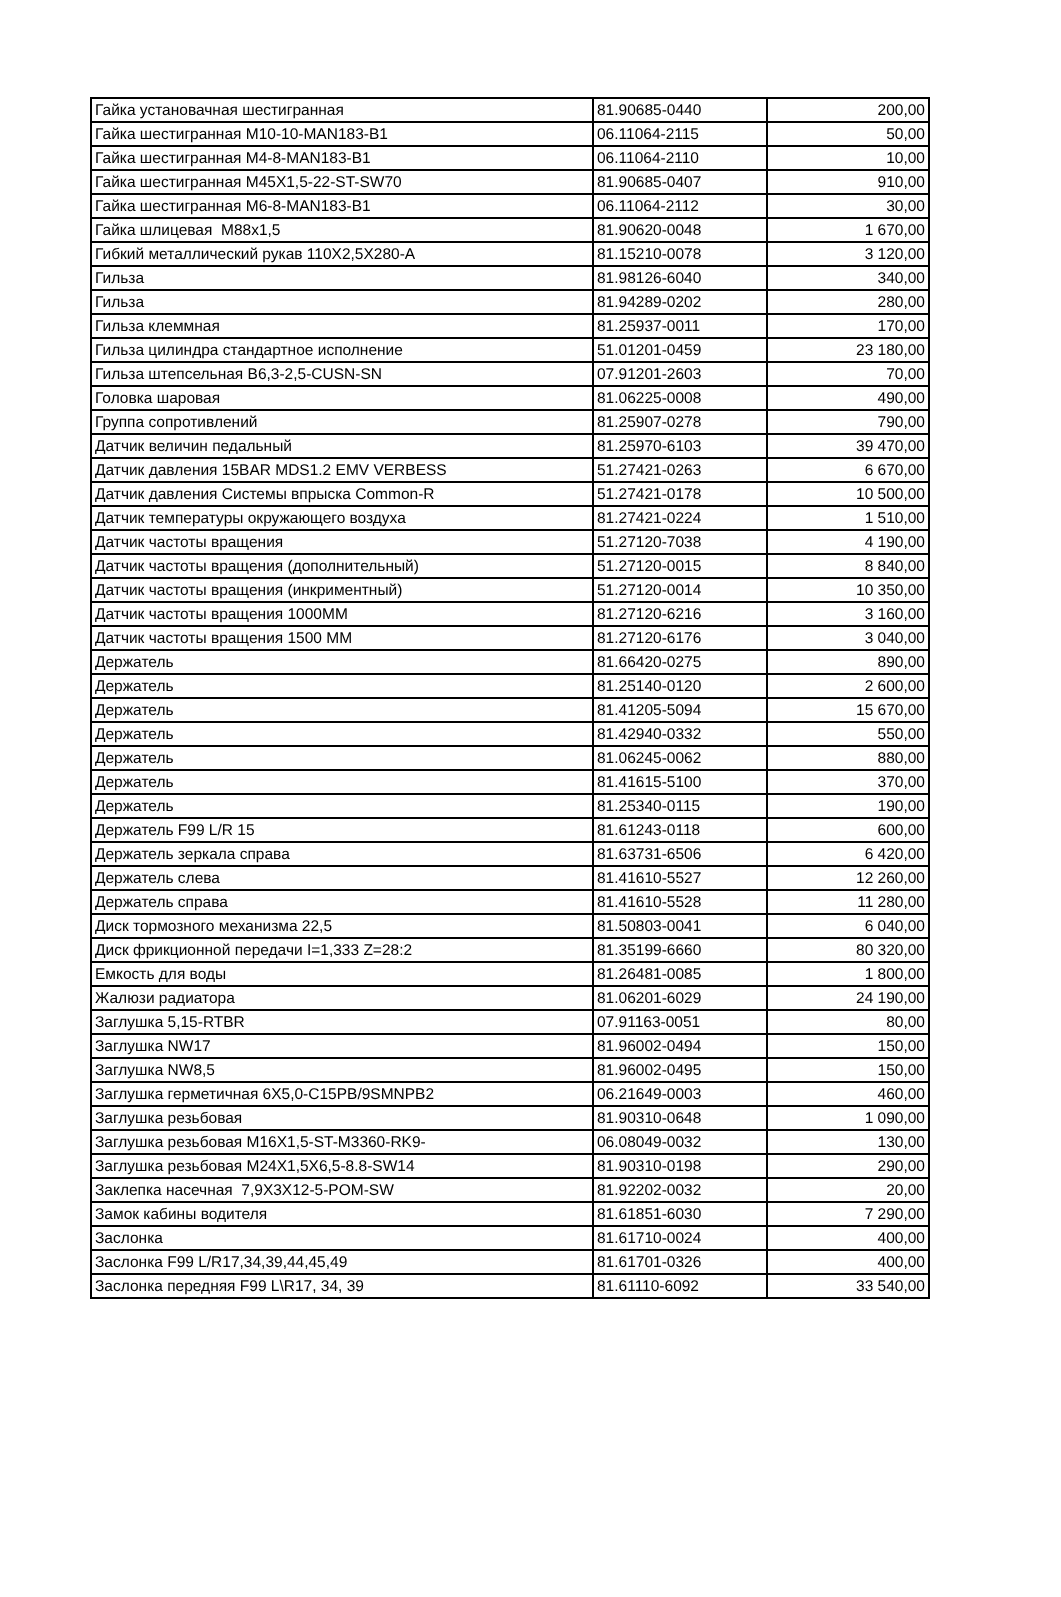| Гайка установачная шестигранная | 81.90685-0440 | 200,00 |
| Гайка шестигранная M10-10-MAN183-B1 | 06.11064-2115 | 50,00 |
| Гайка шестигранная M4-8-MAN183-B1 | 06.11064-2110 | 10,00 |
| Гайка шестигранная M45X1,5-22-ST-SW70 | 81.90685-0407 | 910,00 |
| Гайка шестигранная M6-8-MAN183-B1 | 06.11064-2112 | 30,00 |
| Гайка шлицевая M88x1,5 | 81.90620-0048 | 1 670,00 |
| Гибкий металлический рукав 110X2,5X280-A | 81.15210-0078 | 3 120,00 |
| Гильза | 81.98126-6040 | 340,00 |
| Гильза | 81.94289-0202 | 280,00 |
| Гильза клеммная | 81.25937-0011 | 170,00 |
| Гильза цилиндра стандартное исполнение | 51.01201-0459 | 23 180,00 |
| Гильза штепсельная B6,3-2,5-CUSN-SN | 07.91201-2603 | 70,00 |
| Головка шаровая | 81.06225-0008 | 490,00 |
| Группа сопротивлений | 81.25907-0278 | 790,00 |
| Датчик величин педальный | 81.25970-6103 | 39 470,00 |
| Датчик давления 15BAR MDS1.2 EMV VERBESS | 51.27421-0263 | 6 670,00 |
| Датчик давления Системы впрыска Common-R | 51.27421-0178 | 10 500,00 |
| Датчик температуры окружающего воздуха | 81.27421-0224 | 1 510,00 |
| Датчик частоты вращения | 51.27120-7038 | 4 190,00 |
| Датчик частоты вращения (дополнительный) | 51.27120-0015 | 8 840,00 |
| Датчик частоты вращения (инкриментный) | 51.27120-0014 | 10 350,00 |
| Датчик частоты вращения 1000MM | 81.27120-6216 | 3 160,00 |
| Датчик частоты вращения 1500 MM | 81.27120-6176 | 3 040,00 |
| Держатель | 81.66420-0275 | 890,00 |
| Держатель | 81.25140-0120 | 2 600,00 |
| Держатель | 81.41205-5094 | 15 670,00 |
| Держатель | 81.42940-0332 | 550,00 |
| Держатель | 81.06245-0062 | 880,00 |
| Держатель | 81.41615-5100 | 370,00 |
| Держатель | 81.25340-0115 | 190,00 |
| Держатель F99 L/R 15 | 81.61243-0118 | 600,00 |
| Держатель зеркала справа | 81.63731-6506 | 6 420,00 |
| Держатель слева | 81.41610-5527 | 12 260,00 |
| Держатель справа | 81.41610-5528 | 11 280,00 |
| Диск тормозного механизма 22,5 | 81.50803-0041 | 6 040,00 |
| Диск фрикционной передачи I=1,333 Z=28:2 | 81.35199-6660 | 80 320,00 |
| Емкость для воды | 81.26481-0085 | 1 800,00 |
| Жалюзи радиатора | 81.06201-6029 | 24 190,00 |
| Заглушка 5,15-RTBR | 07.91163-0051 | 80,00 |
| Заглушка NW17 | 81.96002-0494 | 150,00 |
| Заглушка NW8,5 | 81.96002-0495 | 150,00 |
| Заглушка герметичная 6X5,0-C15PB/9SMNPB2 | 06.21649-0003 | 460,00 |
| Заглушка резьбовая | 81.90310-0648 | 1 090,00 |
| Заглушка резьбовая M16X1,5-ST-M3360-RK9- | 06.08049-0032 | 130,00 |
| Заглушка резьбовая M24X1,5X6,5-8.8-SW14 | 81.90310-0198 | 290,00 |
| Заклепка насечная 7,9X3X12-5-POM-SW | 81.92202-0032 | 20,00 |
| Замок кабины водителя | 81.61851-6030 | 7 290,00 |
| Заслонка | 81.61710-0024 | 400,00 |
| Заслонка F99 L/R17,34,39,44,45,49 | 81.61701-0326 | 400,00 |
| Заслонка передняя F99 L\R17, 34, 39 | 81.61110-6092 | 33 540,00 |